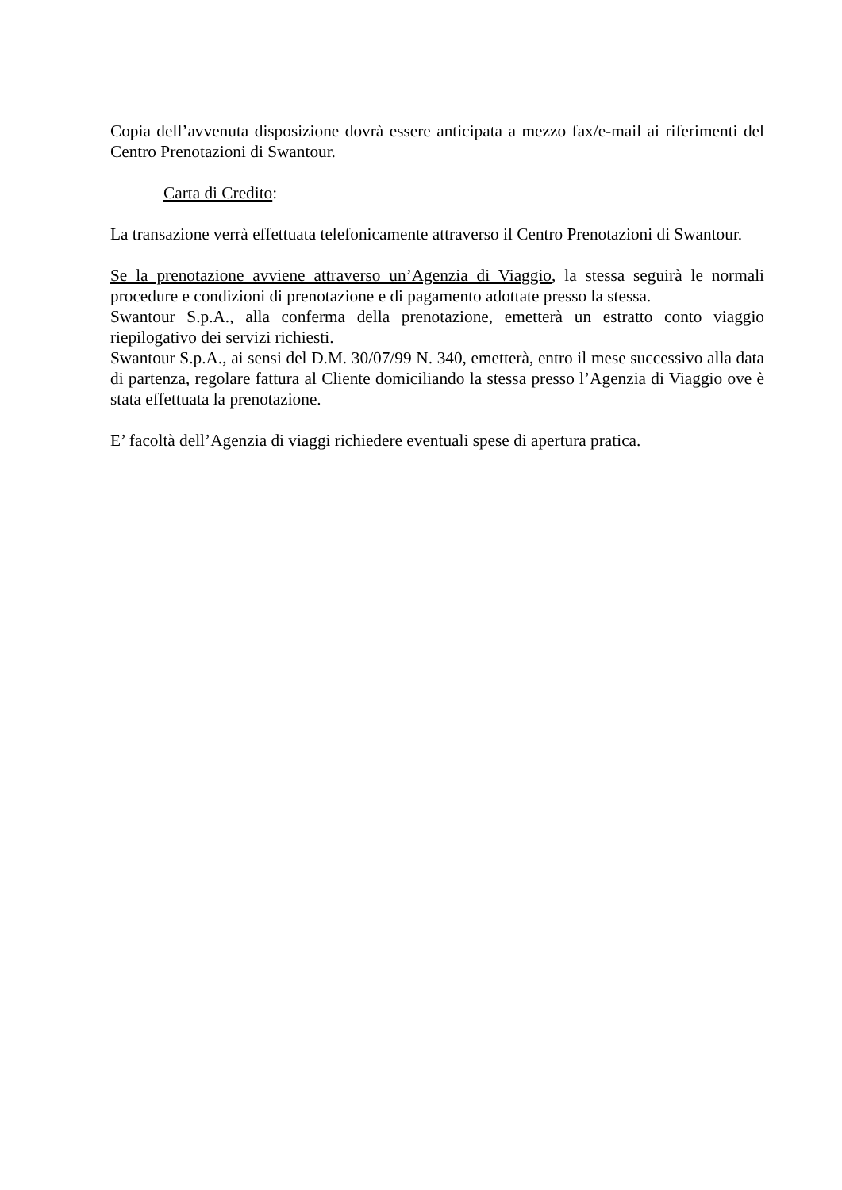Copia dell’avvenuta disposizione dovrà essere anticipata a mezzo fax/e-mail ai riferimenti del Centro Prenotazioni di Swantour.
Carta di Credito:
La transazione verrà effettuata telefonicamente attraverso il Centro Prenotazioni di Swantour.
Se la prenotazione avviene attraverso un’Agenzia di Viaggio, la stessa seguirà le normali procedure e condizioni di prenotazione e di pagamento adottate presso la stessa.
Swantour S.p.A., alla conferma della prenotazione, emetterà un estratto conto viaggio riepilogativo dei servizi richiesti.
Swantour S.p.A., ai sensi del D.M. 30/07/99 N. 340, emetterà, entro il mese successivo alla data di partenza, regolare fattura al Cliente domiciliando la stessa presso l’Agenzia di Viaggio ove è stata effettuata la prenotazione.
E’ facoltà dell’Agenzia di viaggi richiedere eventuali spese di apertura pratica.